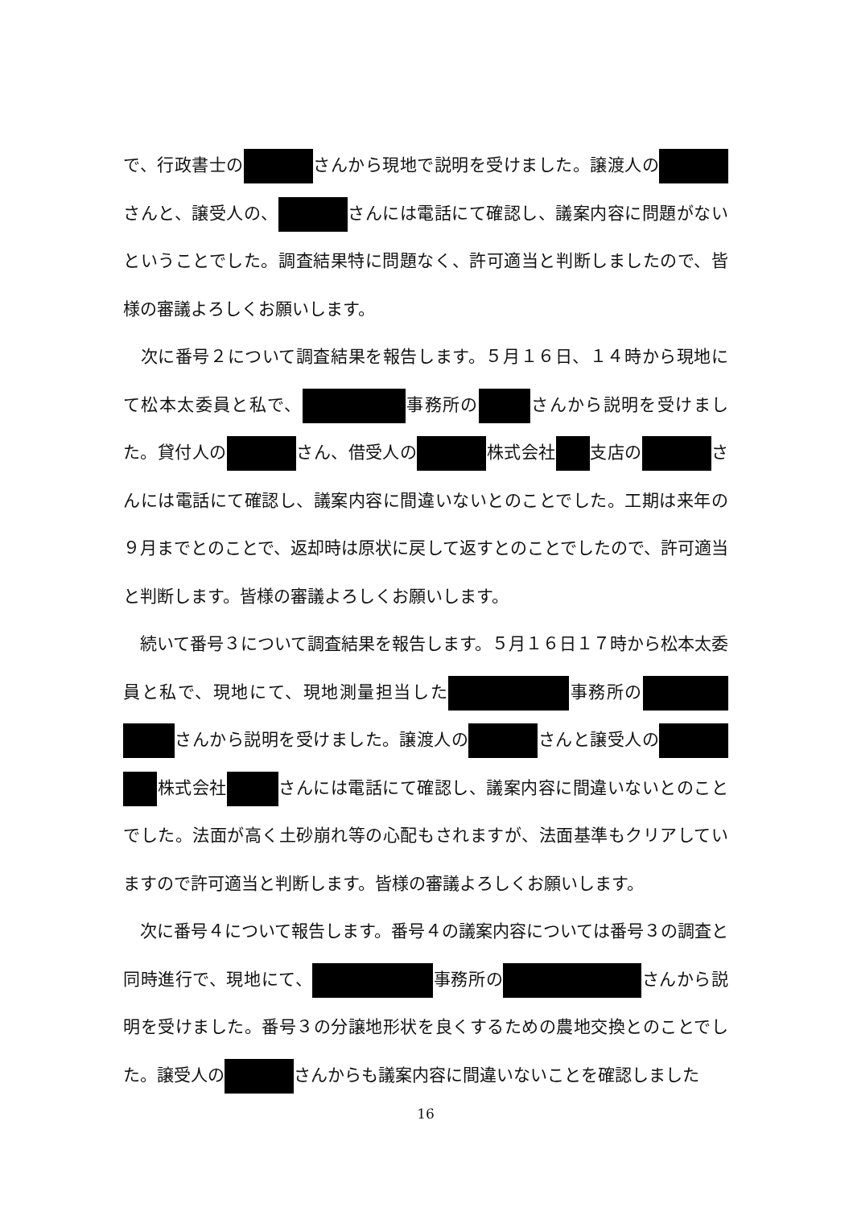で、行政書士の さんから現地で説明を受けました。譲渡人の さんと、譲受人の、 さんには電話にて確認し、議案内容に問題がないということでした。調査結果特に問題なく、許可適当と判断しましたので、皆様の審議よろしくお願いします。
　次に番号２について調査結果を報告します。５月１６日、１４時から現地にて松本太委員と私で、 事務所の さんから説明を受けました。貸付人の さん、借受人の 株式会社 支店の さんには電話にて確認し、議案内容に間違いないとのことでした。工期は来年の９月までとのことで、返却時は原状に戻して返すとのことでしたので、許可適当と判断します。皆様の審議よろしくお願いします。
　続いて番号３について調査結果を報告します。５月１６日１７時から松本太委員と私で、現地にて、現地測量担当した 事務所の さんから説明を受けました。譲渡人の さんと譲受人の 株式会社 さんには電話にて確認し、議案内容に間違いないとのことでした。法面が高く土砂崩れ等の心配もされますが、法面基準もクリアしていますので許可適当と判断します。皆様の審議よろしくお願いします。
　次に番号４について報告します。番号４の議案内容については番号３の調査と同時進行で、現地にて、 事務所の さんから説明を受けました。番号３の分譲地形状を良くするための農地交換とのことでした。譲受人の さんからも議案内容に間違いないことを確認しました
16